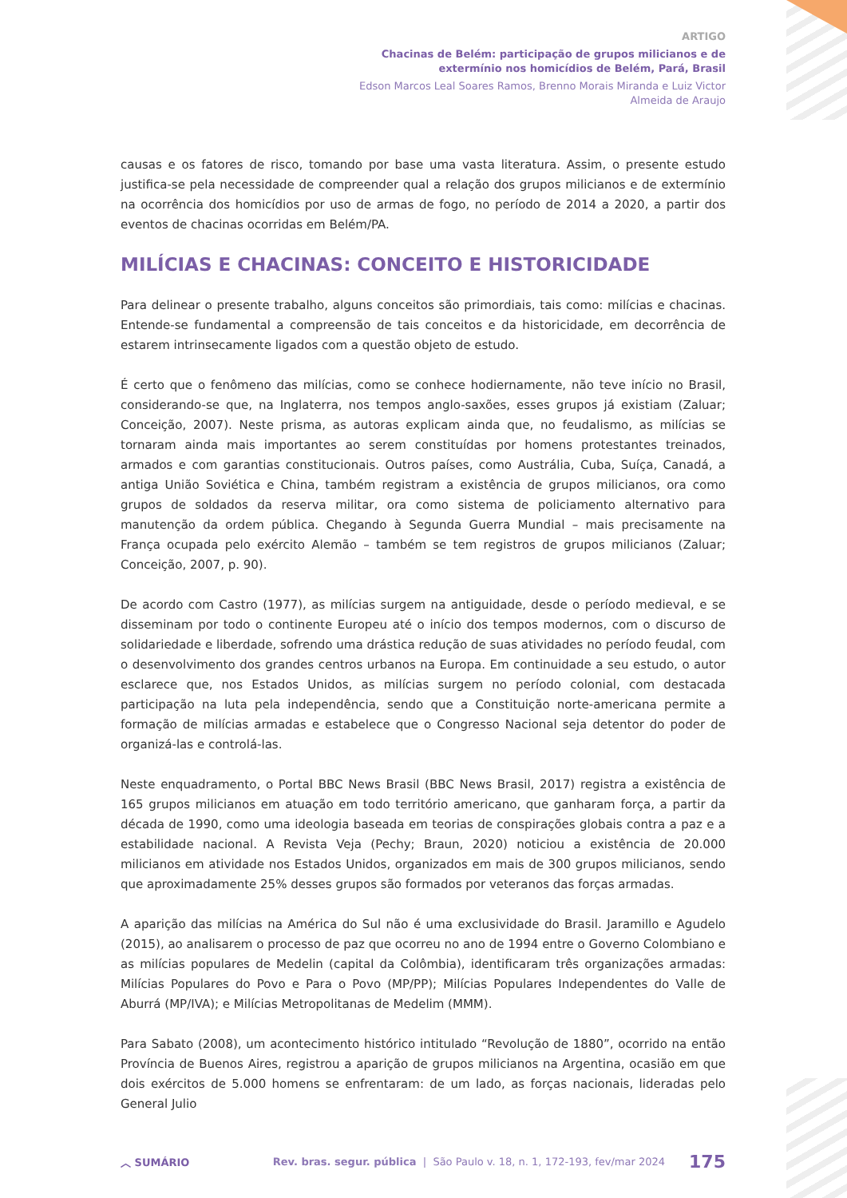ARTIGO
Chacinas de Belém: participação de grupos milicianos e de extermínio nos homicídios de Belém, Pará, Brasil
Edson Marcos Leal Soares Ramos, Brenno Morais Miranda e Luiz Victor Almeida de Araujo
causas e os fatores de risco, tomando por base uma vasta literatura. Assim, o presente estudo justifica-se pela necessidade de compreender qual a relação dos grupos milicianos e de extermínio na ocorrência dos homicídios por uso de armas de fogo, no período de 2014 a 2020, a partir dos eventos de chacinas ocorridas em Belém/PA.
MILÍCIAS E CHACINAS: CONCEITO E HISTORICIDADE
Para delinear o presente trabalho, alguns conceitos são primordiais, tais como: milícias e chacinas. Entende-se fundamental a compreensão de tais conceitos e da historicidade, em decorrência de estarem intrinsecamente ligados com a questão objeto de estudo.
É certo que o fenômeno das milícias, como se conhece hodiernamente, não teve início no Brasil, considerando-se que, na Inglaterra, nos tempos anglo-saxões, esses grupos já existiam (Zaluar; Conceição, 2007). Neste prisma, as autoras explicam ainda que, no feudalismo, as milícias se tornaram ainda mais importantes ao serem constituídas por homens protestantes treinados, armados e com garantias constitucionais. Outros países, como Austrália, Cuba, Suíça, Canadá, a antiga União Soviética e China, também registram a existência de grupos milicianos, ora como grupos de soldados da reserva militar, ora como sistema de policiamento alternativo para manutenção da ordem pública. Chegando à Segunda Guerra Mundial – mais precisamente na França ocupada pelo exército Alemão – também se tem registros de grupos milicianos (Zaluar; Conceição, 2007, p. 90).
De acordo com Castro (1977), as milícias surgem na antiguidade, desde o período medieval, e se disseminam por todo o continente Europeu até o início dos tempos modernos, com o discurso de solidariedade e liberdade, sofrendo uma drástica redução de suas atividades no período feudal, com o desenvolvimento dos grandes centros urbanos na Europa. Em continuidade a seu estudo, o autor esclarece que, nos Estados Unidos, as milícias surgem no período colonial, com destacada participação na luta pela independência, sendo que a Constituição norte-americana permite a formação de milícias armadas e estabelece que o Congresso Nacional seja detentor do poder de organizá-las e controlá-las.
Neste enquadramento, o Portal BBC News Brasil (BBC News Brasil, 2017) registra a existência de 165 grupos milicianos em atuação em todo território americano, que ganharam força, a partir da década de 1990, como uma ideologia baseada em teorias de conspirações globais contra a paz e a estabilidade nacional. A Revista Veja (Pechy; Braun, 2020) noticiou a existência de 20.000 milicianos em atividade nos Estados Unidos, organizados em mais de 300 grupos milicianos, sendo que aproximadamente 25% desses grupos são formados por veteranos das forças armadas.
A aparição das milícias na América do Sul não é uma exclusividade do Brasil. Jaramillo e Agudelo (2015), ao analisarem o processo de paz que ocorreu no ano de 1994 entre o Governo Colombiano e as milícias populares de Medelin (capital da Colômbia), identificaram três organizações armadas: Milícias Populares do Povo e Para o Povo (MP/PP); Milícias Populares Independentes do Valle de Aburrá (MP/IVA); e Milícias Metropolitanas de Medelim (MMM).
Para Sabato (2008), um acontecimento histórico intitulado “Revolução de 1880”, ocorrido na então Província de Buenos Aires, registrou a aparição de grupos milicianos na Argentina, ocasião em que dois exércitos de 5.000 homens se enfrentaram: de um lado, as forças nacionais, lideradas pelo General Julio
︿ SUMÁRIO Rev. bras. segur. pública | São Paulo v. 18, n. 1, 172-193, fev/mar 2024 175